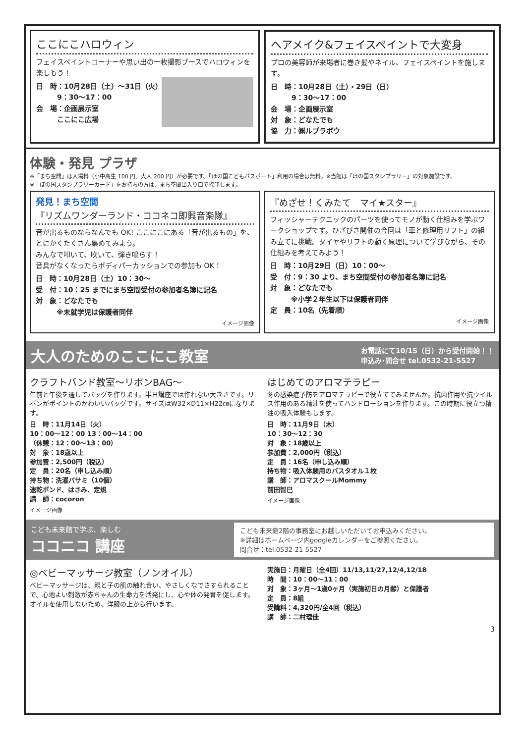ここにこハロウィン
フェイスペイントコーナーや思い出の一枚撮影ブースでハロウィンを楽しもう！
日　時：10月28日（土）～31日（火）
　　　9：30～17：00
会　場：企画展示室
　　　ここにこ広場
ヘアメイク&フェイスペイントで大変身
プロの美容師が来場者に巻き髪やネイル、フェイスペイントを施します。
日　時：10月28日（土）・29日（日）
　　　9：30～17：00
会　場：企画展示室
対　象：どなたでも
協　力：㈱ルプラボウ
体験・発見 プラザ
※「まち空間」は入場料（小中高生 100 円、大人 200 円）が必要です。「ほの国こどもパスポート」利用の場合は無料。※当館は「ほの国スタンプラリー」の対象施設です。
※「ほの国スタンプラリーカード」をお持ちの方は、まち空間出入り口で捺印します。
発見！まち空間
『リズムワンダーランド・ココネコ即興音楽隊』
音が出るものならなんでも OK! ここにこにある「音が出るもの」を、とにかくたくさん集めてみよう。
みんなで叩いて、吹いて、弾き鳴らす！
音具がなくなったらボディパーカッションでの参加も OK ！
日　時：10月28日（土）10：30～
受　付：10：25 までにまち空間受付の参加者名簿に記名
対　象：どなたでも
　　　※未就学児は保護者同伴
イメージ画像
『めざせ！くみたて　マイ★スター』
フィッシャーテクニックのパーツを使ってモノが動く仕組みを学ぶワークショップです。ひざびさ開催の今回は「車と修理用リフト」の組み立てに挑戦。タイヤやリフトの動く原理について学びながら、その仕組みを考えてみよう！
日　時：10月29日（日）10：00～
受　付：9：30 より、まち空間受付の参加者名簿に記名
対　象：どなたでも
　　　※小学２年生以下は保護者同伴
定　員：10名（先着順）
イメージ画像
大人のためのここにこ教室 お電話にて10/15（日）から受付開始！！
申込み･問合せ tel.0532-21-5527
クラフトバンド教室～リボンBAG～
午前と午後を通してバッグを作ります。半日講座では作れない大きさです。リボンがポイントのかわいいバッグです。サイズはW32×D11×H22㎝になります。
日　時：11月14日（火）
10：00～12：00 13：00～14：00
（休憩：12：00～13：00）
対　象：18歳以上
参加費：2,500円（税込）
定　員：20名（申し込み順）
持ち物：洗濯バサミ（10個）
速乾ボンド、はさみ、定規
講　師：cocoron
イメージ画像
はじめてのアロマテラピー
冬の感染症予防をアロマテラピーで役立ててみませんか。抗菌作用や抗ウイルス作用のある精油を使ってハンドローションを作ります。この時期に役立つ精油の吸入体験もします。
日　時：11月9日（木）
10：30～12：30
対　象：18歳以上
参加費：2,000円（税込）
定　員：16名（申し込み順）
持ち物：吸入体験用のバスタオル１枚
講　師：アロマスクールMommy
前田智巳
イメージ画像
こども未来館で学ぶ、楽しむ
ココニコ 講座 こども未来館2階の事務室にお越しいただいてお申込みください。
※詳細はホームページ内googleカレンダーをご参照ください。
問合せ：tel.0532-21-5527
◎ベビーマッサージ教室（ノンオイル）
ベビーマッサージは、親と子の肌の触れ合い、やさしくなでさすられることで、心地よい刺激が赤ちゃんの生命力を活発にし、心や体の発育を促します。オイルを使用しないため、洋服の上から行います。
実施日：月曜日（全4回）11/13,11/27,12/4,12/18
時　間：10：00～11：00
対　象：3ヶ月～1歳0ヶ月（実施初日の月齢）と保護者
定　員：8組
受講料：4,320円/全4回（税込）
講　師：二村理佳
3